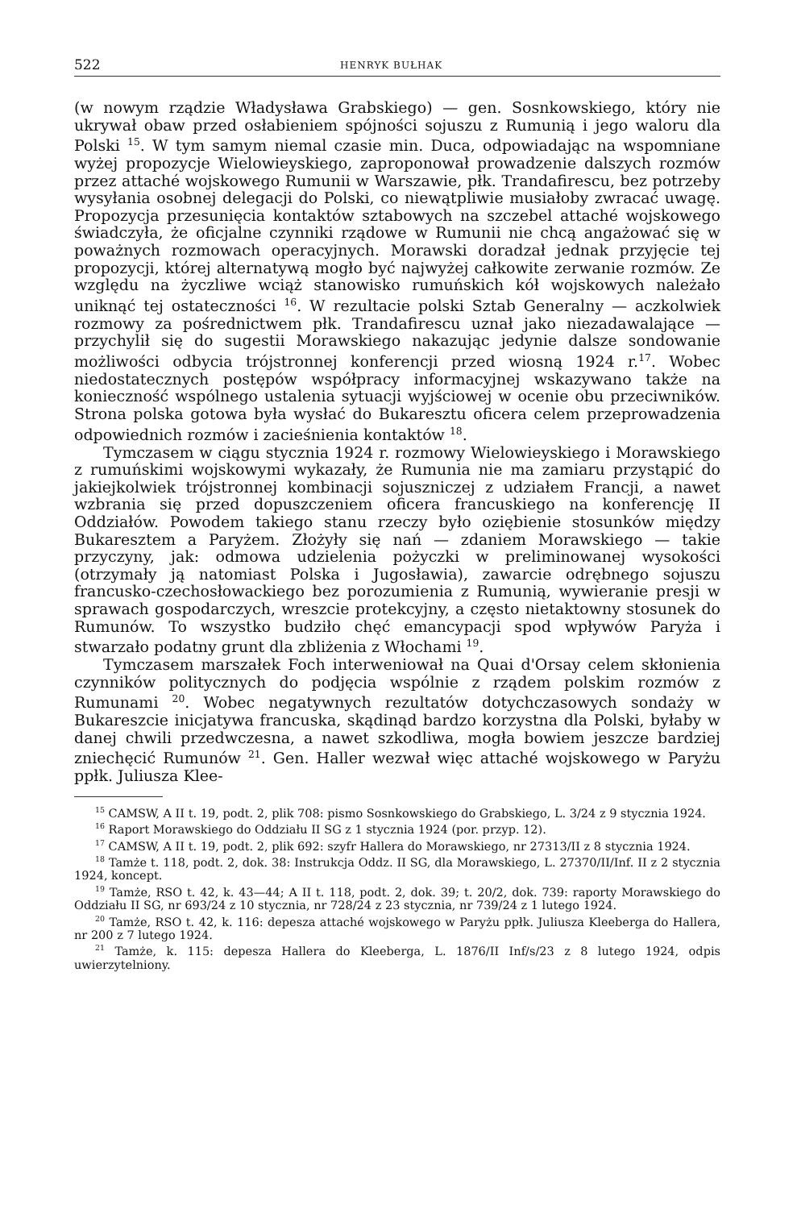522 HENRYK BUŁHAK
(w nowym rządzie Władysława Grabskiego) — gen. Sosnkowskiego, który nie ukrywał obaw przed osłabieniem spójności sojuszu z Rumunią i jego waloru dla Polski <sup>15</sup>. W tym samym niemal czasie min. Duca, odpowiadając na wspomniane wyżej propozycje Wielowieyskiego, zaproponował prowadzenie dalszych rozmów przez attaché wojskowego Rumunii w Warszawie, płk. Trandafirescu, bez potrzeby wysyłania osobnej delegacji do Polski, co niewątpliwie musiałoby zwracać uwagę. Propozycja przesunięcia kontaktów sztabowych na szczebel attaché wojskowego świadczyła, że oficjalne czynniki rządowe w Rumunii nie chcą angażować się w poważnych rozmowach operacyjnych. Morawski doradzał jednak przyjęcie tej propozycji, której alternatywą mogło być najwyżej całkowite zerwanie rozmów. Ze względu na życzliwe wciąż stanowisko rumuńskich kół wojskowych należało uniknąć tej ostateczności <sup>16</sup>. W rezultacie polski Sztab Generalny — aczkolwiek rozmowy za pośrednictwem płk. Trandafirescu uznał jako niezadawalające — przychylił się do sugestii Morawskiego nakazując jedynie dalsze sondowanie możliwości odbycia trójstronnej konferencji przed wiosną 1924 r.<sup>17</sup>. Wobec niedostatecznych postępów współpracy informacyjnej wskazywano także na konieczność wspólnego ustalenia sytuacji wyjściowej w ocenie obu przeciwników. Strona polska gotowa była wysłać do Bukaresztu oficera celem przeprowadzenia odpowiednich rozmów i zacieśnienia kontaktów <sup>18</sup>.
Tymczasem w ciągu stycznia 1924 r. rozmowy Wielowieyskiego i Morawskiego z rumuńskimi wojskowymi wykazały, że Rumunia nie ma zamiaru przystąpić do jakiejkolwiek trójstronnej kombinacji sojuszniczej z udziałem Francji, a nawet wzbrania się przed dopuszczeniem oficera francuskiego na konferencję II Oddziałów. Powodem takiego stanu rzeczy było oziębienie stosunków między Bukaresztem a Paryżem. Złożyły się nań — zdaniem Morawskiego — takie przyczyny, jak: odmowa udzielenia pożyczki w preliminowanej wysokości (otrzymały ją natomiast Polska i Jugosławia), zawarcie odrębnego sojuszu francusko-czechosłowackiego bez porozumienia z Rumunią, wywieranie presji w sprawach gospodarczych, wreszcie protekcyjny, a często nietaktowny stosunek do Rumunów. To wszystko budziło chęć emancypacji spod wpływów Paryża i stwarzało podatny grunt dla zbliżenia z Włochami <sup>19</sup>.
Tymczasem marszałek Foch interweniował na Quai d'Orsay celem skłonienia czynników politycznych do podjęcia wspólnie z rządem polskim rozmów z Rumunami <sup>20</sup>. Wobec negatywnych rezultatów dotychczasowych sondaży w Bukareszcie inicjatywa francuska, skądinąd bardzo korzystna dla Polski, byłaby w danej chwili przedwczesna, a nawet szkodliwa, mogła bowiem jeszcze bardziej zniechęcić Rumunów <sup>21</sup>. Gen. Haller wezwał więc attaché wojskowego w Paryżu ppłk. Juliusza Klee-
<sup>15</sup> CAMSW, A II t. 19, podt. 2, plik 708: pismo Sosnkowskiego do Grabskiego, L. 3/24 z 9 stycznia 1924.
<sup>16</sup> Raport Morawskiego do Oddziału II SG z 1 stycznia 1924 (por. przyp. 12).
<sup>17</sup> CAMSW, A II t. 19, podt. 2, plik 692: szyfr Hallera do Morawskiego, nr 27313/II z 8 stycznia 1924.
<sup>18</sup> Tamże t. 118, podt. 2, dok. 38: Instrukcja Oddz. II SG, dla Morawskiego, L. 27370/II/Inf. II z 2 stycznia 1924, koncept.
<sup>19</sup> Tamże, RSO t. 42, k. 43—44; A II t. 118, podt. 2, dok. 39; t. 20/2, dok. 739: raporty Morawskiego do Oddziału II SG, nr 693/24 z 10 stycznia, nr 728/24 z 23 stycznia, nr 739/24 z 1 lutego 1924.
<sup>20</sup> Tamże, RSO t. 42, k. 116: depesza attaché wojskowego w Paryżu ppłk. Juliusza Kleeberga do Hallera, nr 200 z 7 lutego 1924.
<sup>21</sup> Tamże, k. 115: depesza Hallera do Kleeberga, L. 1876/II Inf/s/23 z 8 lutego 1924, odpis uwierzytelniony.